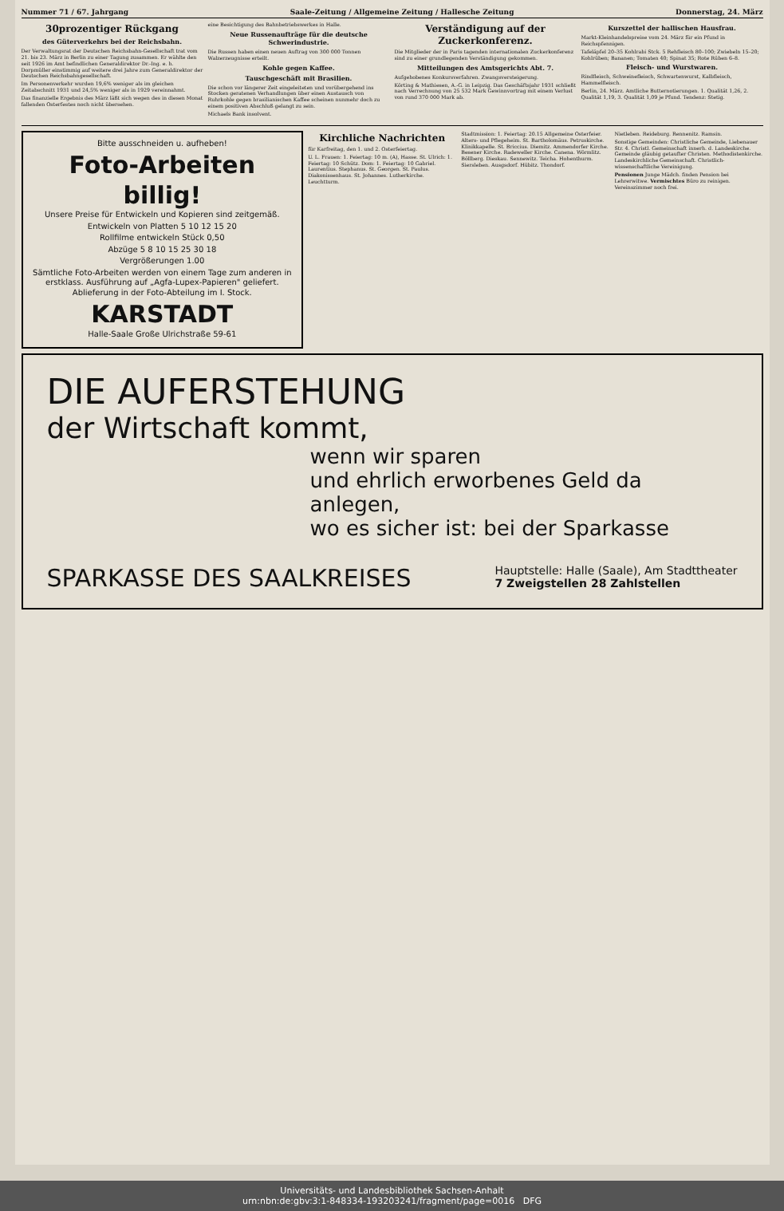Nummer 71 / 67. Jahrgang Saale-Zeitung / Allgemeine Zeitung / Hallesche Zeitung Donnerstag, 24. März
30prozentiger Rückgang
des Güterverkehrs bei der Reichsbahn.
Der Verwaltungsrat der Deutschen Reichsbahn-Gesellschaft trat vom 21. bis 23. März in Berlin zu einer Tagung zusammen. Er wählte den seit 1926 im Amt befindlichen Generaldirektor Dr.-Ing. e. h. Dorpmüller einstimmig auf weitere drei Jahre zum Generaldirektor der Deutschen Reichsbahngesellschaft.
Im Personenverkehr wurden 19,6% weniger als im gleichen Zeitabschnitt 1931 und 24,5% weniger als in 1929 vereinnahmt.
Das finanzielle Ergebnis des März läßt sich wegen des in diesen Monat fallenden Osterfestes noch nicht übersehen.
eine Besichtigung des Bahnbetriebswerkes in Halle.
Neue Russenaufträge für die deutsche Schwerindustrie.
Die Russen haben einen neuen Auftrag von 300 000 Tonnen Walzerzeugnisse erteilt.
Kohle gegen Kaffee.
Tauschgeschäft mit Brasilien.
Die schon vor längerer Zeit eingeleiteten und vorübergehend ins Stocken geratenen Verhandlungen über einen Austausch von Ruhrkohle gegen brasilianischen Kaffee scheinen nunmehr doch zu einem positiven Abschluß gelangt zu sein.
Michaels Bank insolvent.
Verständigung auf der Zuckerkonferenz.
Die Mitglieder der in Paris tagenden internationalen Zuckerkonferenz sind zu einer grundlegenden Verständigung gekommen.
Mitteilungen des Amtsgerichts Abt. 7.
Aufgehobenes Konkursverfahren. Zwangsversteigerung.
Körting & Mathiesen, A.-G. in Leipzig. Das Geschäftsjahr 1931 schließt nach Verrechnung von 25 532 Mark Gewinnvortrag mit einem Verlust von rund 370 000 Mark ab.
Kurszettel der hallischen Hausfrau.
Markt-Kleinhandelspreise vom 24. März für ein Pfund in Reichspfennigen.
Tafeläpfel 20–35 Kohlrabi Stck. 5 Rehfleisch 80–100; Zwiebeln 15–20; Kohlrüben; Bananen; Tomaten 40; Spinat 35; Rote Rüben 6–8.
Fleisch- und Wurstwaren.
Rindfleisch, Schweinefleisch, Schwartenwurst, Kalbfleisch, Hammelfleisch.
Berlin, 24. März. Amtliche Butternotierungen. 1. Qualität 1,26, 2. Qualität 1,19, 3. Qualität 1,09 je Pfund. Tendenz: Stetig.
Bitte ausschneiden u. aufheben!
Foto-Arbeiten
billig!
Unsere Preise für Entwickeln und Kopieren sind zeitgemäß.
Entwickeln von Platten 5 10 12 15 20
Rollfilme entwickeln Stück 0,50
Abzüge 5 8 10 15 25 30 18
Vergrößerungen 1.00
Sämtliche Foto-Arbeiten werden von einem Tage zum anderen in erstklass. Ausführung auf „Agfa-Lupex-Papieren" geliefert. Ablieferung in der Foto-Abteilung im I. Stock.
KARSTADT
Halle-Saale Große Ulrichstraße 59-61
Kirchliche Nachrichten
für Karfreitag, den 1. und 2. Osterfeiertag.
U. L. Frauen: 1. Feiertag: 10 m. (A), Hasse. St. Ulrich: 1. Feiertag: 10 Schütz. Dom: 1. Feiertag: 10 Gabriel. Laurentius. Stephanus. St. Georgen. St. Paulus. Diakonissenhaus. St. Johannes. Lutherkirche. Leuchtturm.
Stadtmission: 1. Feiertag: 20.15 Allgemeine Osterfeier. Alters- und Pflegeheim. St. Bartholomäus. Petruskirche. Klinikkapelle. St. Briccius. Diemitz. Ammendorfer Kirche. Besener Kirche. Radeweller Kirche. Canena. Wörmlitz. Böllberg. Dieskau. Sennewitz. Teicha. Hohenthurm. Siersleben. Ausgsdorf. Hübitz. Thondorf.
Nietleben. Reideburg. Rennenitz. Ramsin.
Sonstige Gemeinden: Christliche Gemeinde, Liebenauer Str. 4. Christl. Gemeinschaft innerh. d. Landeskirche. Gemeinde gläubig getaufter Christen. Methodistenkirche. Landeskirchliche Gemeinschaft. Christlich-wissenschaftliche Vereinigung.
Pensionen Junge Mädch. finden Pension bei Lehrerwitwe. Vermischtes Büro zu reinigen. Vereinszimmer noch frei.
DIE AUFERSTEHUNG
der Wirtschaft kommt,
wenn wir sparen
und ehrlich erworbenes Geld da anlegen,
wo es sicher ist: bei der Sparkasse
SPARKASSE DES SAALKREISES Hauptstelle: Halle (Saale), Am Stadttheater
7 Zweigstellen 28 Zahlstellen
Universitäts- und Landesbibliothek Sachsen-Anhalt
urn:nbn:de:gbv:3:1-848334-193203241/fragment/page=0016 DFG